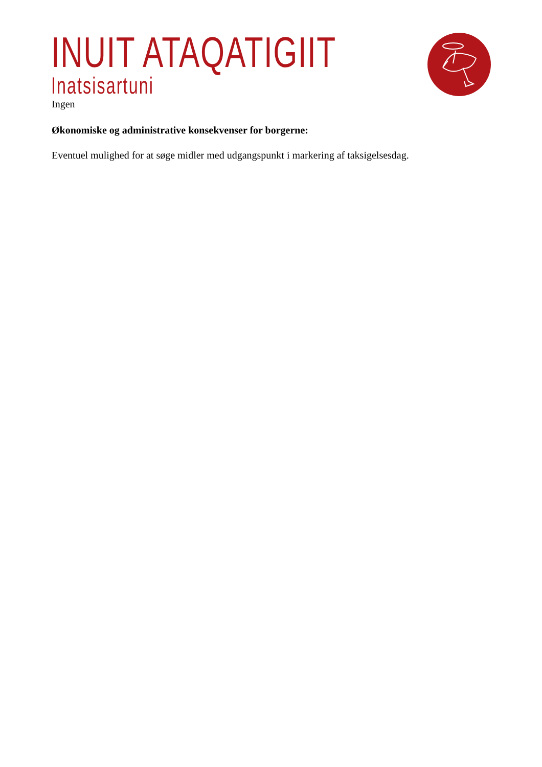INUIT ATAQATIGIIT
Inatsisartuni
Ingen
Økonomiske og administrative konsekvenser for borgerne:
Eventuel mulighed for at søge midler med udgangspunkt i markering af taksigelsesdag.